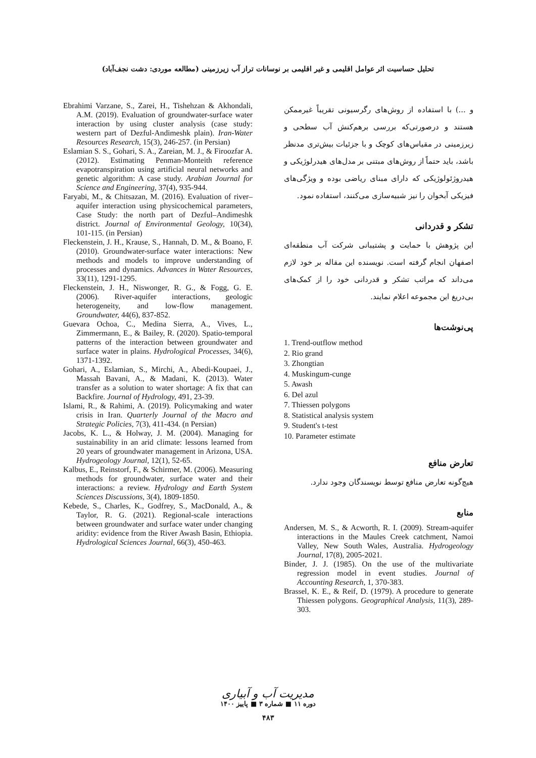تحلیل حساسیت اثر عوامل اقلیمی و غیر اقلیمی بر نوسانات تراز آب زیرزمینی (مطالعه موردی: دشت نجف‌آباد)
و ...) با استفاده از روش‌های رگرسیونی تقریباً غیرممکن هستند و درصورتی‌که بررسی برهم‌کنش آب سطحی و زیرزمینی در مقیاس‌های کوچک و با جزئیات بیش‌تری مدنظر باشد، باید حتماً از روش‌های مبتنی بر مدل‌های هیدرلوژیکی و هیدروژئولوژیکی که دارای مبنای ریاضی بوده و ویژگی‌های فیزیکی آبخوان را نیز شبیه‌سازی می‌کنند، استفاده نمود.
تشکر و قدردانی
این پژوهش با حمایت و پشتیبانی شرکت آب منطقه‌ای اصفهان انجام گرفته است. نویسنده این مقاله بر خود لازم می‌داند که مراتب تشکر و قدردانی خود را از کمک‌های بی‌دریغ این مجموعه اعلام نمایند.
پی‌نوشت‌ها
1. Trend-outflow method
2. Rio grand
3. Zhongtian
4. Muskingum-cunge
5. Awash
6. Del azul
7. Thiessen polygons
8. Statistical analysis system
9. Student's t-test
10. Parameter estimate
تعارض منافع
هیچ‌گونه تعارض منافع توسط نویسندگان وجود ندارد.
منابع
Andersen, M. S., & Acworth, R. I. (2009). Stream-aquifer interactions in the Maules Creek catchment, Namoi Valley, New South Wales, Australia. Hydrogeology Journal, 17(8), 2005-2021.
Binder, J. J. (1985). On the use of the multivariate regression model in event studies. Journal of Accounting Research, 1, 370-383.
Brassel, K. E., & Reif, D. (1979). A procedure to generate Thiessen polygons. Geographical Analysis, 11(3), 289-303.
Ebrahimi Varzane, S., Zarei, H., Tishehzan & Akhondali, A.M. (2019). Evaluation of groundwater-surface water interaction by using cluster analysis (case study: western part of Dezful-Andimeshk plain). Iran-Water Resources Research, 15(3), 246-257. (in Persian)
Eslamian S. S., Gohari, S. A., Zareian, M. J., & Firoozfar A. (2012). Estimating Penman-Monteith reference evapotranspiration using artificial neural networks and genetic algorithm: A case study. Arabian Journal for Science and Engineering, 37(4), 935-944.
Faryabi, M., & Chitsazan, M. (2016). Evaluation of river–aquifer interaction using physicochemical parameters, Case Study: the north part of Dezful–Andimeshk district. Journal of Environmental Geology, 10(34), 101-115. (in Persian)
Fleckenstein, J. H., Krause, S., Hannah, D. M., & Boano, F. (2010). Groundwater-surface water interactions: New methods and models to improve understanding of processes and dynamics. Advances in Water Resources, 33(11), 1291-1295.
Fleckenstein, J. H., Niswonger, R. G., & Fogg, G. E. (2006). River-aquifer interactions, geologic heterogeneity, and low-flow management. Groundwater, 44(6), 837-852.
Guevara Ochoa, C., Medina Sierra, A., Vives, L., Zimmermann, E., & Bailey, R. (2020). Spatio-temporal patterns of the interaction between groundwater and surface water in plains. Hydrological Processes, 34(6), 1371-1392.
Gohari, A., Eslamian, S., Mirchi, A., Abedi-Koupaei, J., Massah Bavani, A., & Madani, K. (2013). Water transfer as a solution to water shortage: A fix that can Backfire. Journal of Hydrology, 491, 23-39.
Islami, R., & Rahimi, A. (2019). Policymaking and water crisis in Iran. Quarterly Journal of the Macro and Strategic Policies, 7(3), 411-434. (n Persian)
Jacobs, K. L., & Holway, J. M. (2004). Managing for sustainability in an arid climate: lessons learned from 20 years of groundwater management in Arizona, USA. Hydrogeology Journal, 12(1), 52-65.
Kalbus, E., Reinstorf, F., & Schirmer, M. (2006). Measuring methods for groundwater, surface water and their interactions: a review. Hydrology and Earth System Sciences Discussions, 3(4), 1809-1850.
Kebede, S., Charles, K., Godfrey, S., MacDonald, A., & Taylor, R. G. (2021). Regional-scale interactions between groundwater and surface water under changing aridity: evidence from the River Awash Basin, Ethiopia. Hydrological Sciences Journal, 66(3), 450-463.
مدیریت آب و آبیاری
دوره ۱۱ ■ شماره ۳ ■ پاییز ۱۴۰۰
۴۸۳